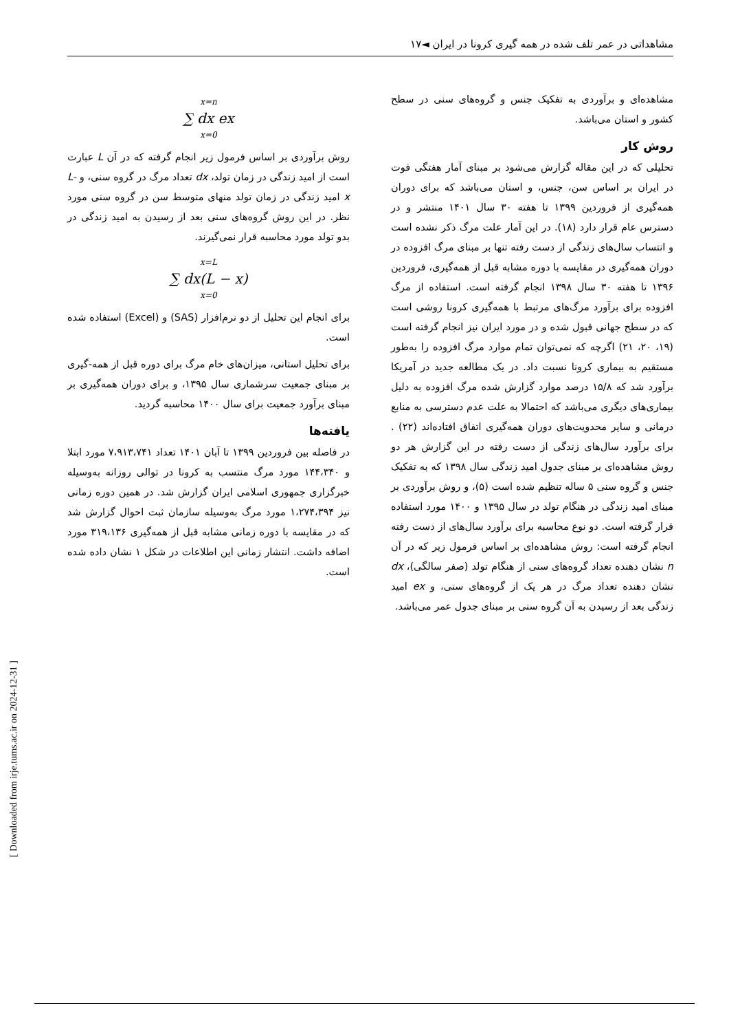مشاهداتی در عمر تلف شده در همه گیری کرونا در ایران ◄۱۷
مشاهده‌ای و برآوردی به تفکیک جنس و گروه‌های سنی در سطح کشور و استان می‌باشد.
روش کار
تحلیلی که در این مقاله گزارش می‌شود بر مبنای آمار هفتگی فوت در ایران بر اساس سن، جنس، و استان می‌باشد که برای دوران همه‌گیری از فروردین ۱۳۹۹ تا هفته ۳۰ سال ۱۴۰۱ منتشر و در دسترس عام قرار دارد (۱۸). در این آمار علت مرگ ذکر نشده است و انتساب سال‌های زندگی از دست رفته تنها بر مبنای مرگ افزوده در دوران همه‌گیری در مقایسه با دوره مشابه قبل از همه‌گیری، فروردین ۱۳۹۶ تا هفته ۳۰ سال ۱۳۹۸ انجام گرفته است. استفاده از مرگ افزوده برای برآورد مرگ‌های مرتبط با همه‌گیری کرونا روشی است که در سطح جهانی قبول شده و در مورد ایران نیز انجام گرفته است (۱۹، ۲۰، ۲۱) اگرچه که نمی‌توان تمام موارد مرگ افزوده را به‌طور مستقیم به بیماری کرونا نسبت داد. در یک مطالعه جدید در آمریکا برآورد شد که ۱۵/۸ درصد موارد گزارش شده مرگ افزوده به دلیل بیماری‌های دیگری می‌باشد که احتمالا به علت عدم دسترسی به منابع درمانی و سایر محدویت‌های دوران همه‌گیری اتفاق افتاده‌اند (۲۲) . برای برآورد سال‌های زندگی از دست رفته در این گزارش هر دو روش مشاهده‌ای بر مبنای جدول امید زندگی سال ۱۳۹۸ که به تفکیک جنس و گروه سنی ۵ ساله تنظیم شده است (۵)، و روش برآوردی بر مبنای امید زندگی در هنگام تولد در سال ۱۳۹۵ و ۱۴۰۰ مورد استفاده قرار گرفته است. دو نوع محاسبه برای برآورد سال‌های از دست رفته انجام گرفته است: روش مشاهده‌ای بر اساس فرمول زیر که در آن n نشان دهنده تعداد گروه‌های سنی از هنگام تولد (صفر سالگی)، dx نشان دهنده تعداد مرگ در هر یک از گروه‌های سنی، و ex امید زندگی بعد از رسیدن به آن گروه سنی بر مبنای جدول عمر می‌باشد.
x=n
∑ dx ex
x=0
روش برآوردی بر اساس فرمول زیر انجام گرفته که در آن L عبارت است از امید زندگی در زمان تولد، dx تعداد مرگ در گروه سنی، و L-x امید زندگی در زمان تولد منهای متوسط سن در گروه سنی مورد نظر. در این روش گروه‌های سنی بعد از رسیدن به امید زندگی در بدو تولد مورد محاسبه قرار نمی‌گیرند.
x=L
∑ dx(L − x)
x=0
برای انجام این تحلیل از دو نرم‌افزار (SAS) و (Excel) استفاده شده است.
برای تحلیل استانی، میزان‌های خام مرگ برای دوره قبل از همه-گیری بر مبنای جمعیت سرشماری سال ۱۳۹۵، و برای دوران همه‌گیری بر مبنای برآورد جمعیت برای سال ۱۴۰۰ محاسبه گردید.
یافته‌ها
در فاصله بین فروردین ۱۳۹۹ تا آبان ۱۴۰۱ تعداد ۷،۹۱۳،۷۴۱ مورد ابتلا و ۱۴۴،۳۴۰ مورد مرگ منتسب به کرونا در توالی روزانه به‌وسیله خبرگزاری جمهوری اسلامی ایران گزارش شد. در همین دوره زمانی نیز ۱،۲۷۴،۳۹۴ مورد مرگ به‌وسیله سازمان ثبت احوال گزارش شد که در مقایسه با دوره زمانی مشابه قبل از همه‌گیری ۳۱۹،۱۳۶ مورد اضافه داشت. انتشار زمانی این اطلاعات در شکل ۱ نشان داده شده است.
[ Downloaded from irje.tums.ac.ir on 2024-12-31 ]